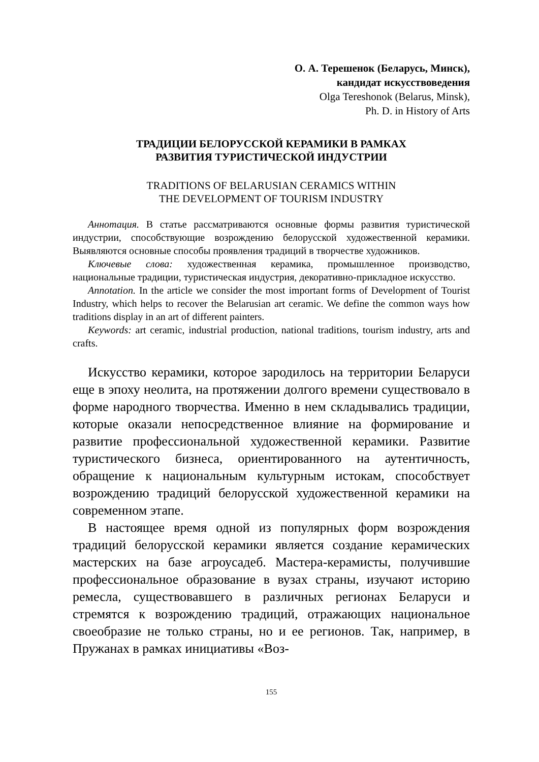О. А. Терешенок (Беларусь, Минск),
кандидат искусствоведения
Olga Tereshonok (Belarus, Minsk),
Ph. D. in History of Arts
ТРАДИЦИИ БЕЛОРУССКОЙ КЕРАМИКИ В РАМКАХ
РАЗВИТИЯ ТУРИСТИЧЕСКОЙ ИНДУСТРИИ
TRADITIONS OF BELARUSIAN CERAMICS WITHIN
THE DEVELOPMENT OF TOURISM INDUSTRY
Аннотация. В статье рассматриваются основные формы развития туристической индустрии, способствующие возрождению белорусской художественной керамики. Выявляются основные способы проявления традиций в творчестве художников.
Ключевые слова: художественная керамика, промышленное производство, национальные традиции, туристическая индустрия, декоративно-прикладное искусство.
Annotation. In the article we consider the most important forms of Development of Tourist Industry, which helps to recover the Belarusian art ceramic. We define the common ways how traditions display in an art of different painters.
Keywords: art ceramic, industrial production, national traditions, tourism industry, arts and crafts.
Искусство керамики, которое зародилось на территории Беларуси еще в эпоху неолита, на протяжении долгого времени существовало в форме народного творчества. Именно в нем складывались традиции, которые оказали непосредственное влияние на формирование и развитие профессиональной художественной керамики. Развитие туристического бизнеса, ориентированного на аутентичность, обращение к национальным культурным истокам, способствует возрождению традиций белорусской художественной керамики на современном этапе.
В настоящее время одной из популярных форм возрождения традиций белорусской керамики является создание керамических мастерских на базе агроусадеб. Мастера-керамисты, получившие профессиональное образование в вузах страны, изучают историю ремесла, существовавшего в различных регионах Беларуси и стремятся к возрождению традиций, отражающих национальное своеобразие не только страны, но и ее регионов. Так, например, в Пружанах в рамках инициативы «Воз-
155